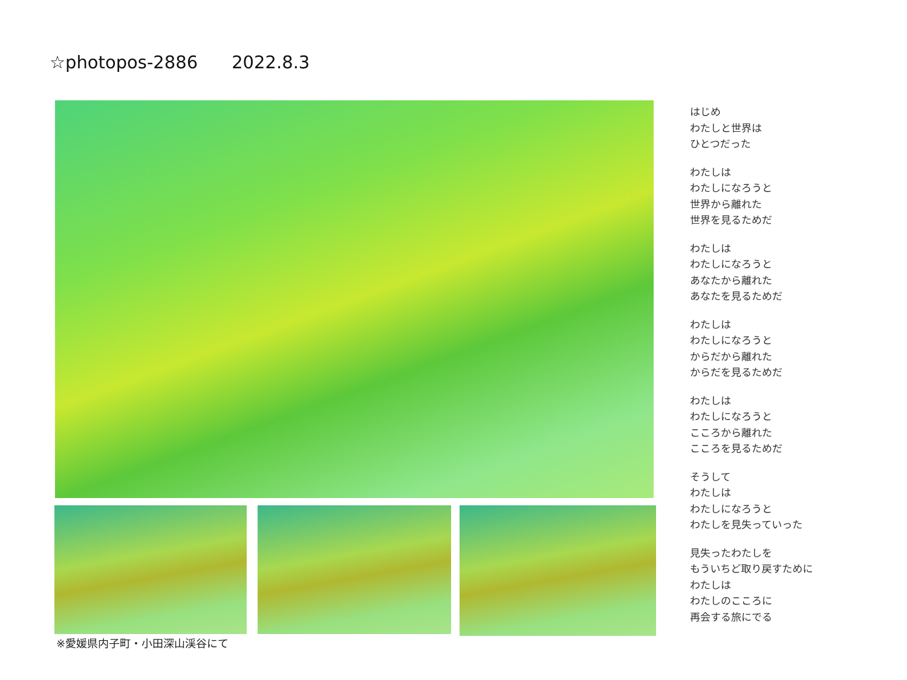☆photopos-2886 2022.8.3
※愛媛県内子町・小田深山渓谷にて
はじめ
わたしと世界は
ひとつだった
わたしは
わたしになろうと
世界から離れた
世界を見るためだ
わたしは
わたしになろうと
あなたから離れた
あなたを見るためだ
わたしは
わたしになろうと
からだから離れた
からだを見るためだ
わたしは
わたしになろうと
こころから離れた
こころを見るためだ
そうして
わたしは
わたしになろうと
わたしを見失っていった
見失ったわたしを
もういちど取り戻すために
わたしは
わたしのこころに
再会する旅にでる